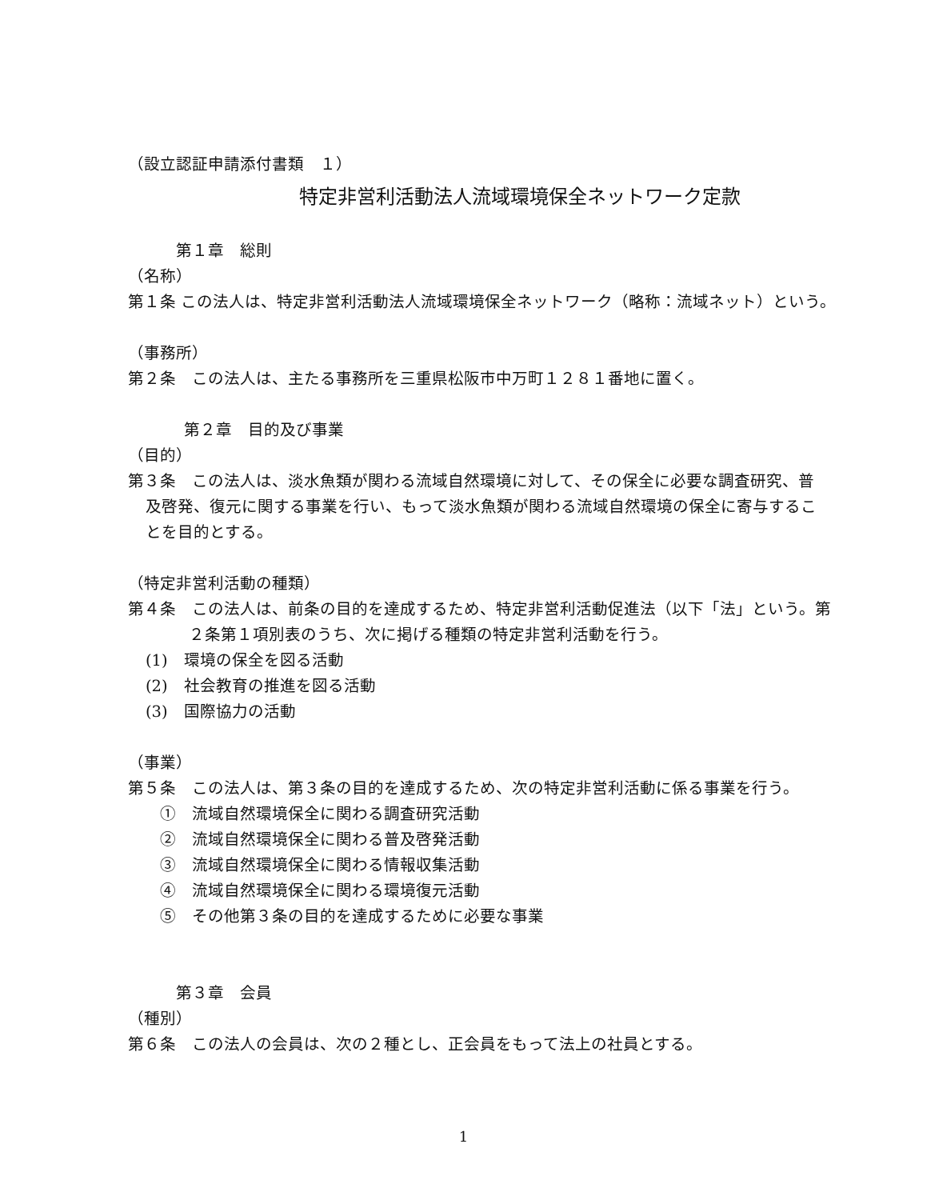（設立認証申請添付書類　１）
特定非営利活動法人流域環境保全ネットワーク定款
第１章　総則
（名称）
第１条 この法人は、特定非営利活動法人流域環境保全ネットワーク（略称：流域ネット）という。
（事務所）
第２条　この法人は、主たる事務所を三重県松阪市中万町１２８１番地に置く。
第２章　目的及び事業
（目的）
第３条　この法人は、淡水魚類が関わる流域自然環境に対して、その保全に必要な調査研究、普
及啓発、復元に関する事業を行い、もって淡水魚類が関わる流域自然環境の保全に寄与するこ
とを目的とする。
（特定非営利活動の種類）
第４条　この法人は、前条の目的を達成するため、特定非営利活動促進法（以下「法」という。第
２条第１項別表のうち、次に掲げる種類の特定非営利活動を行う。
(1)　環境の保全を図る活動
(2)　社会教育の推進を図る活動
(3)　国際協力の活動
（事業）
第５条　この法人は、第３条の目的を達成するため、次の特定非営利活動に係る事業を行う。
①　流域自然環境保全に関わる調査研究活動
②　流域自然環境保全に関わる普及啓発活動
③　流域自然環境保全に関わる情報収集活動
④　流域自然環境保全に関わる環境復元活動
⑤　その他第３条の目的を達成するために必要な事業
第３章　会員
（種別）
第６条　この法人の会員は、次の２種とし、正会員をもって法上の社員とする。
1